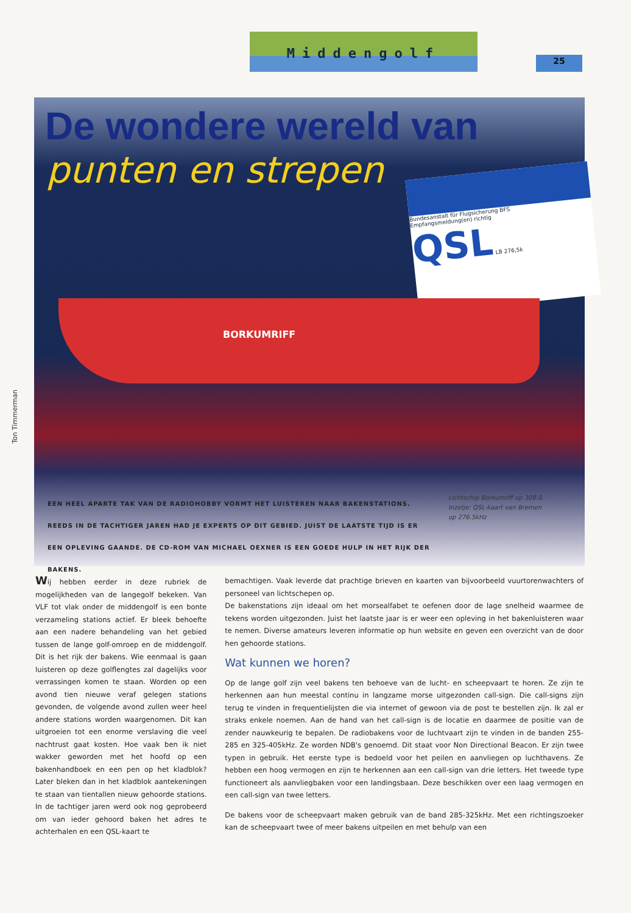Middengolf
25
Ton Timmerman
De wondere wereld van
punten en strepen
Bundesanstalt für Flugsicherung BFS
Empfangsmeldung(en) richtig
QSL LB 276,5k
BORKUMRIFF
EEN HEEL APARTE TAK VAN DE RADIOHOBBY VORMT HET LUISTEREN NAAR BAKENSTATIONS. REEDS IN DE TACHTIGER JAREN HAD JE EXPERTS OP DIT GEBIED. JUIST DE LAATSTE TIJD IS ER EEN OPLEVING GAANDE. DE CD-ROM VAN MICHAEL OEXNER IS EEN GOEDE HULP IN HET RIJK DER BAKENS.
Lichtschip Borkumriff op 308.0.
Inzetje: QSL-kaart van Bremen
op 276.5kHz
Wij hebben eerder in deze rubriek de mogelijkheden van de langegolf bekeken. Van VLF tot vlak onder de middengolf is een bonte verzameling stations actief. Er bleek behoefte aan een nadere behandeling van het gebied tussen de lange golf-omroep en de middengolf. Dit is het rijk der bakens. Wie eenmaal is gaan luisteren op deze golflengtes zal dagelijks voor verrassingen komen te staan. Worden op een avond tien nieuwe veraf gelegen stations gevonden, de volgende avond zullen weer heel andere stations worden waargenomen. Dit kan uitgroeien tot een enorme verslaving die veel nachtrust gaat kosten. Hoe vaak ben ik niet wakker geworden met het hoofd op een bakenhandboek en een pen op het kladblok? Later bleken dan in het kladblok aantekeningen te staan van tientallen nieuw gehoorde stations. In de tachtiger jaren werd ook nog geprobeerd om van ieder gehoord baken het adres te achterhalen en een QSL-kaart te
bemachtigen. Vaak leverde dat prachtige brieven en kaarten van bijvoorbeeld vuurtorenwachters of personeel van lichtschepen op.
De bakenstations zijn ideaal om het morsealfabet te oefenen door de lage snelheid waarmee de tekens worden uitgezonden. Juist het laatste jaar is er weer een opleving in het bakenluisteren waar te nemen. Diverse amateurs leveren informatie op hun website en geven een overzicht van de door hen gehoorde stations.
Wat kunnen we horen?
Op de lange golf zijn veel bakens ten behoeve van de lucht- en scheepvaart te horen. Ze zijn te herkennen aan hun meestal continu in langzame morse uitgezonden call-sign. Die call-signs zijn terug te vinden in frequentielijsten die via internet of gewoon via de post te bestellen zijn. Ik zal er straks enkele noemen. Aan de hand van het call-sign is de locatie en daarmee de positie van de zender nauwkeurig te bepalen. De radiobakens voor de luchtvaart zijn te vinden in de banden 255-285 en 325-405kHz. Ze worden NDB's genoemd. Dit staat voor Non Directional Beacon. Er zijn twee typen in gebruik. Het eerste type is bedoeld voor het peilen en aanvliegen op luchthavens. Ze hebben een hoog vermogen en zijn te herkennen aan een call-sign van drie letters. Het tweede type functioneert als aanvliegbaken voor een landingsbaan. Deze beschikken over een laag vermogen en een call-sign van twee letters.
De bakens voor de scheepvaart maken gebruik van de band 285-325kHz. Met een richtingszoeker kan de scheepvaart twee of meer bakens uitpeilen en met behulp van een